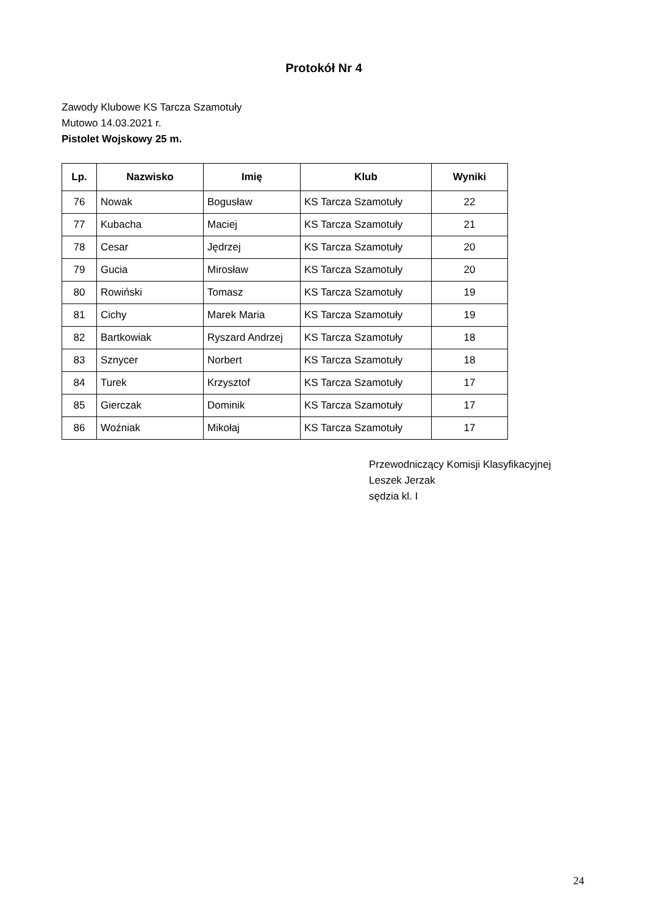Protokół Nr 4
Zawody Klubowe KS Tarcza Szamotuły
Mutowo 14.03.2021 r.
Pistolet Wojskowy 25 m.
| Lp. | Nazwisko | Imię | Klub | Wyniki |
| --- | --- | --- | --- | --- |
| 76 | Nowak | Bogusław | KS Tarcza Szamotuły | 22 |
| 77 | Kubacha | Maciej | KS Tarcza Szamotuły | 21 |
| 78 | Cesar | Jędrzej | KS Tarcza Szamotuły | 20 |
| 79 | Gucia | Mirosław | KS Tarcza Szamotuły | 20 |
| 80 | Rowiński | Tomasz | KS Tarcza Szamotuły | 19 |
| 81 | Cichy | Marek Maria | KS Tarcza Szamotuły | 19 |
| 82 | Bartkowiak | Ryszard Andrzej | KS Tarcza Szamotuły | 18 |
| 83 | Sznycer | Norbert | KS Tarcza Szamotuły | 18 |
| 84 | Turek | Krzysztof | KS Tarcza Szamotuły | 17 |
| 85 | Gierczak | Dominik | KS Tarcza Szamotuły | 17 |
| 86 | Woźniak | Mikołaj | KS Tarcza Szamotuły | 17 |
Przewodniczący Komisji Klasyfikacyjnej
Leszek Jerzak
sędzia kl. I
24